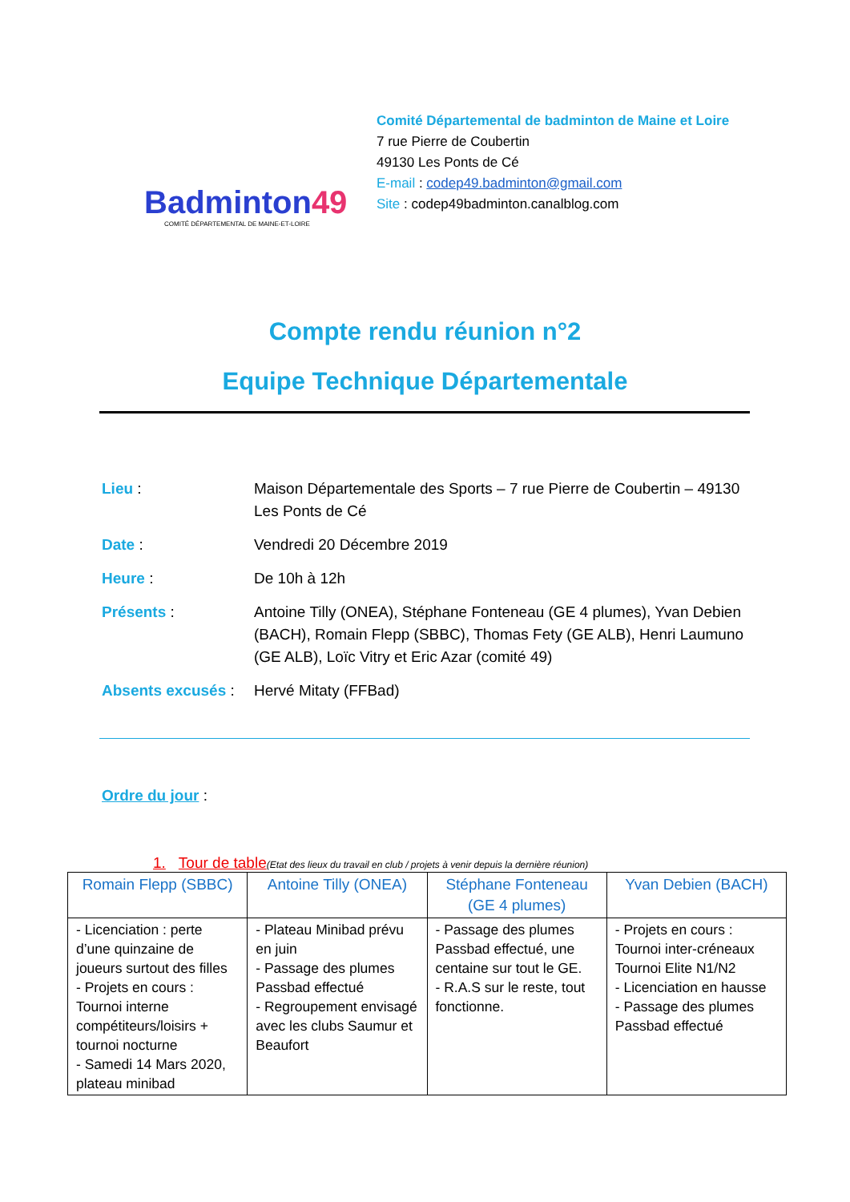Badminton49
COMITÉ DÉPARTEMENTAL DE MAINE-ET-LOIRE
Comité Départemental de badminton de Maine et Loire
7 rue Pierre de Coubertin
49130 Les Ponts de Cé
E-mail : codep49.badminton@gmail.com
Site : codep49badminton.canalblog.com
Compte rendu réunion n°2
Equipe Technique Départementale
Lieu : Maison Départementale des Sports – 7 rue Pierre de Coubertin – 49130 Les Ponts de Cé
Date : Vendredi 20 Décembre 2019
Heure : De 10h à 12h
Présents : Antoine Tilly (ONEA), Stéphane Fonteneau (GE 4 plumes), Yvan Debien (BACH), Romain Flepp (SBBC), Thomas Fety (GE ALB), Henri Laumuno (GE ALB), Loïc Vitry et Eric Azar (comité 49)
Absents excusés :
Hervé Mitaty (FFBad)
Ordre du jour :
1. Tour de table (Etat des lieux du travail en club / projets à venir depuis la dernière réunion)
| Romain Flepp (SBBC) | Antoine Tilly (ONEA) | Stéphane Fonteneau (GE 4 plumes) | Yvan Debien (BACH) |
| --- | --- | --- | --- |
| - Licenciation : perte d’une quinzaine de joueurs surtout des filles - Projets en cours : Tournoi interne compétiteurs/loisirs + tournoi nocturne - Samedi 14 Mars 2020, plateau minibad | - Plateau Minibad prévu en juin - Passage des plumes Passbad effectué - Regroupement envisagé avec les clubs Saumur et Beaufort | - Passage des plumes Passbad effectué, une centaine sur tout le GE. - R.A.S sur le reste, tout fonctionne. | - Projets en cours : Tournoi inter-créneaux Tournoi Elite N1/N2 - Licenciation en hausse - Passage des plumes Passbad effectué |